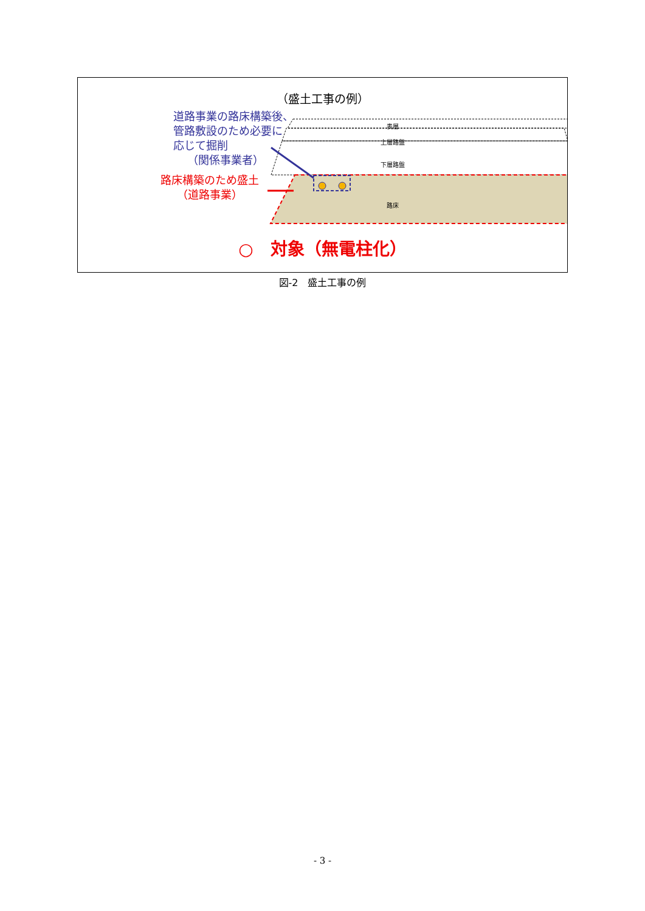（盛土工事の例）
道路事業の路床構築後、
管路敷設のため必要に
応じて掘削
（関係事業者）
路床構築のため盛土
（道路事業）
表層
上層路盤
下層路盤
路床
○　対象（無電柱化）
図-2　盛土工事の例
- 3 -